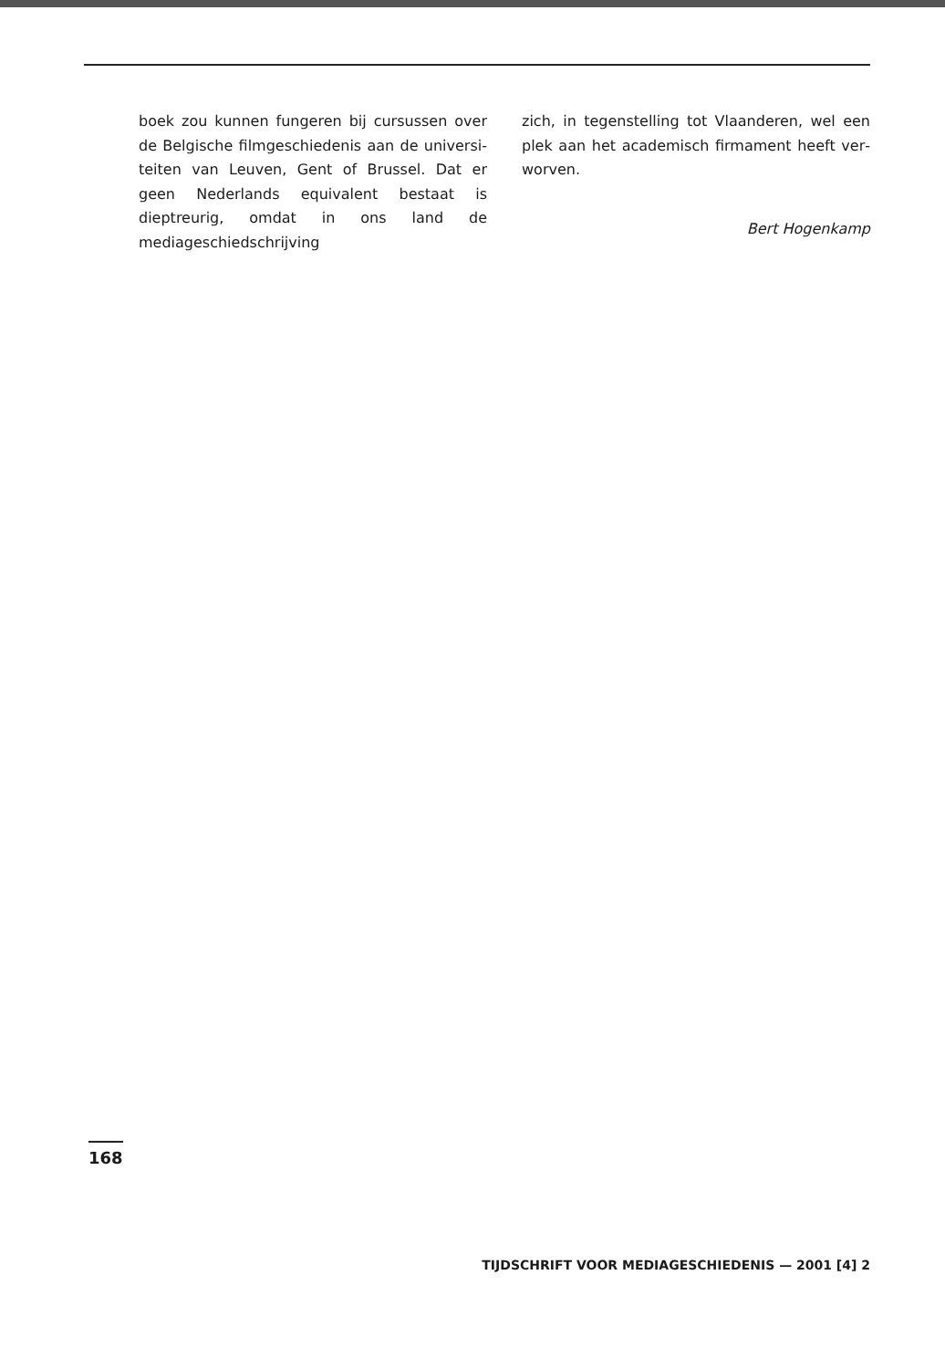boek zou kunnen fungeren bij cursussen over de Belgische filmgeschiedenis aan de universi­teiten van Leuven, Gent of Brussel. Dat er geen Nederlands equivalent bestaat is dieptreurig, omdat in ons land de mediageschiedschrijving
zich, in tegenstelling tot Vlaanderen, wel een plek aan het academisch firmament heeft ver­worven.
Bert Hogenkamp
168
TIJDSCHRIFT VOOR MEDIAGESCHIEDENIS — 2001 [4] 2